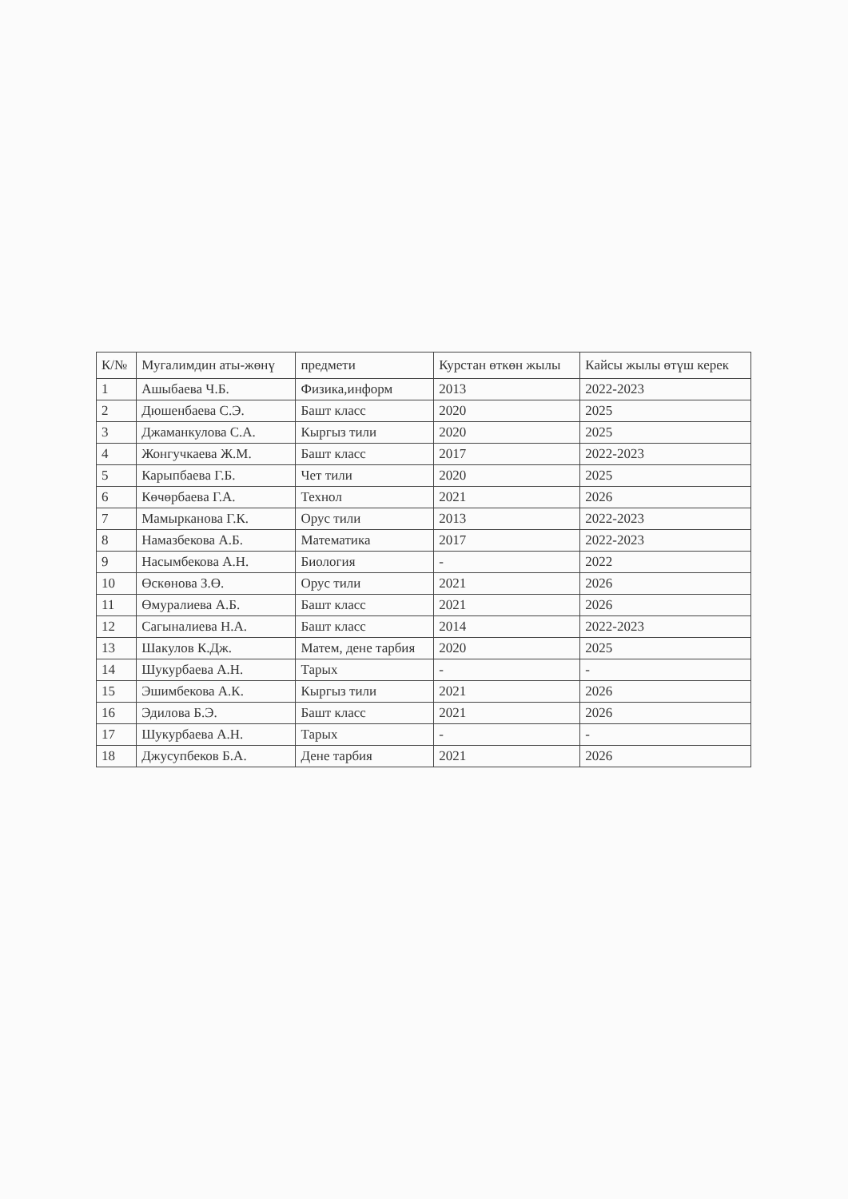| К/№ | Мугалимдин аты-жөнү | предмети | Курстан өткөн жылы | Кайсы жылы өтүш керек |
| --- | --- | --- | --- | --- |
| 1 | Ашыбаева Ч.Б. | Физика,информ | 2013 | 2022-2023 |
| 2 | Дюшенбаева С.Э. | Башт класс | 2020 | 2025 |
| 3 | Джаманкулова С.А. | Кыргыз тили | 2020 | 2025 |
| 4 | Жонгучкаева Ж.М. | Башт класс | 2017 | 2022-2023 |
| 5 | Карыпбаева Г.Б. | Чет тили | 2020 | 2025 |
| 6 | Көчөрбаева Г.А. | Технол | 2021 | 2026 |
| 7 | Мамырканова Г.К. | Орус тили | 2013 | 2022-2023 |
| 8 | Намазбекова А.Б. | Математика | 2017 | 2022-2023 |
| 9 | Насымбекова А.Н. | Биология | - | 2022 |
| 10 | Өскөнова З.Ө. | Орус тили | 2021 | 2026 |
| 11 | Өмуралиева А.Б. | Башт класс | 2021 | 2026 |
| 12 | Сагыналиева Н.А. | Башт класс | 2014 | 2022-2023 |
| 13 | Шакулов К.Дж. | Матем, дене тарбия | 2020 | 2025 |
| 14 | Шукурбаева А.Н. | Тарых | - | - |
| 15 | Эшимбекова А.К. | Кыргыз тили | 2021 | 2026 |
| 16 | Эдилова Б.Э. | Башт класс | 2021 | 2026 |
| 17 | Шукурбаева А.Н. | Тарых | - | - |
| 18 | Джусупбеков Б.А. | Дене тарбия | 2021 | 2026 |